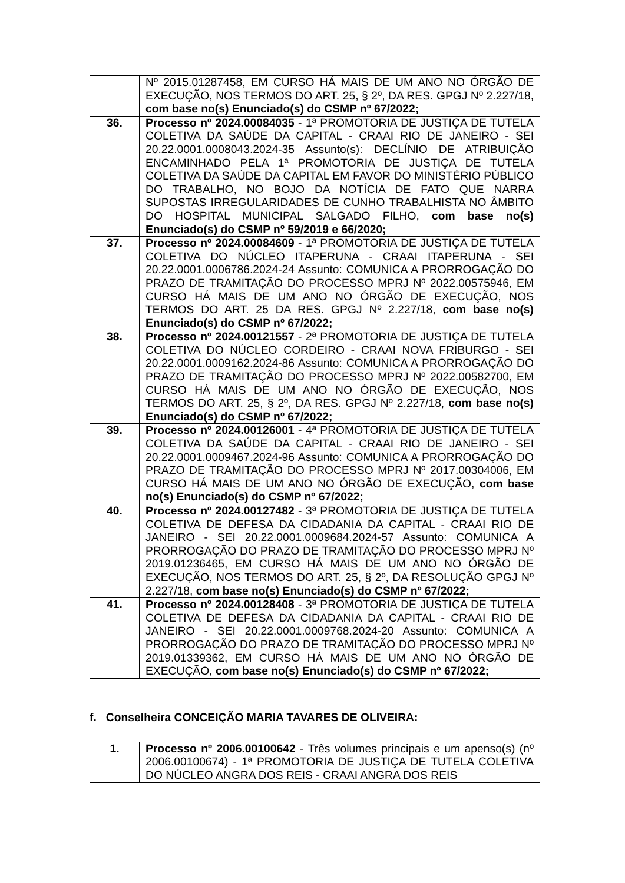| | Nº 2015.01287458, EM CURSO HÁ MAIS DE UM ANO NO ÓRGÃO DE EXECUÇÃO, NOS TERMOS DO ART. 25, § 2º, DA RES. GPGJ Nº 2.227/18, com base no(s) Enunciado(s) do CSMP nº 67/2022; |
| 36. | Processo nº 2024.00084035 - 1ª PROMOTORIA DE JUSTIÇA DE TUTELA COLETIVA DA SAÚDE DA CAPITAL - CRAAI RIO DE JANEIRO - SEI 20.22.0001.0008043.2024-35 Assunto(s): DECLÍNIO DE ATRIBUIÇÃO ENCAMINHADO PELA 1ª PROMOTORIA DE JUSTIÇA DE TUTELA COLETIVA DA SAÚDE DA CAPITAL EM FAVOR DO MINISTÉRIO PÚBLICO DO TRABALHO, NO BOJO DA NOTÍCIA DE FATO QUE NARRA SUPOSTAS IRREGULARIDADES DE CUNHO TRABALHISTA NO ÂMBITO DO HOSPITAL MUNICIPAL SALGADO FILHO, com base no(s) Enunciado(s) do CSMP nº 59/2019 e 66/2020; |
| 37. | Processo nº 2024.00084609 - 1ª PROMOTORIA DE JUSTIÇA DE TUTELA COLETIVA DO NÚCLEO ITAPERUNA - CRAAI ITAPERUNA - SEI 20.22.0001.0006786.2024-24 Assunto: COMUNICA A PRORROGAÇÃO DO PRAZO DE TRAMITAÇÃO DO PROCESSO MPRJ Nº 2022.00575946, EM CURSO HÁ MAIS DE UM ANO NO ÓRGÃO DE EXECUÇÃO, NOS TERMOS DO ART. 25 DA RES. GPGJ Nº 2.227/18, com base no(s) Enunciado(s) do CSMP nº 67/2022; |
| 38. | Processo nº 2024.00121557 - 2ª PROMOTORIA DE JUSTIÇA DE TUTELA COLETIVA DO NÚCLEO CORDEIRO - CRAAI NOVA FRIBURGO - SEI 20.22.0001.0009162.2024-86 Assunto: COMUNICA A PRORROGAÇÃO DO PRAZO DE TRAMITAÇÃO DO PROCESSO MPRJ Nº 2022.00582700, EM CURSO HÁ MAIS DE UM ANO NO ÓRGÃO DE EXECUÇÃO, NOS TERMOS DO ART. 25, § 2º, DA RES. GPGJ Nº 2.227/18, com base no(s) Enunciado(s) do CSMP nº 67/2022; |
| 39. | Processo nº 2024.00126001 - 4ª PROMOTORIA DE JUSTIÇA DE TUTELA COLETIVA DA SAÚDE DA CAPITAL - CRAAI RIO DE JANEIRO - SEI 20.22.0001.0009467.2024-96 Assunto: COMUNICA A PRORROGAÇÃO DO PRAZO DE TRAMITAÇÃO DO PROCESSO MPRJ Nº 2017.00304006, EM CURSO HÁ MAIS DE UM ANO NO ÓRGÃO DE EXECUÇÃO, com base no(s) Enunciado(s) do CSMP nº 67/2022; |
| 40. | Processo nº 2024.00127482 - 3ª PROMOTORIA DE JUSTIÇA DE TUTELA COLETIVA DE DEFESA DA CIDADANIA DA CAPITAL - CRAAI RIO DE JANEIRO - SEI 20.22.0001.0009684.2024-57 Assunto: COMUNICA A PRORROGAÇÃO DO PRAZO DE TRAMITAÇÃO DO PROCESSO MPRJ Nº 2019.01236465, EM CURSO HÁ MAIS DE UM ANO NO ÓRGÃO DE EXECUÇÃO, NOS TERMOS DO ART. 25, § 2º, DA RESOLUÇÃO GPGJ Nº 2.227/18, com base no(s) Enunciado(s) do CSMP nº 67/2022; |
| 41. | Processo nº 2024.00128408 - 3ª PROMOTORIA DE JUSTIÇA DE TUTELA COLETIVA DE DEFESA DA CIDADANIA DA CAPITAL - CRAAI RIO DE JANEIRO - SEI 20.22.0001.0009768.2024-20 Assunto: COMUNICA A PRORROGAÇÃO DO PRAZO DE TRAMITAÇÃO DO PROCESSO MPRJ Nº 2019.01339362, EM CURSO HÁ MAIS DE UM ANO NO ÓRGÃO DE EXECUÇÃO, com base no(s) Enunciado(s) do CSMP nº 67/2022; |
f. Conselheira CONCEIÇÃO MARIA TAVARES DE OLIVEIRA:
| 1. | Processo nº 2006.00100642 - Três volumes principais e um apenso(s) (nº 2006.00100674) - 1ª PROMOTORIA DE JUSTIÇA DE TUTELA COLETIVA DO NÚCLEO ANGRA DOS REIS - CRAAI ANGRA DOS REIS |